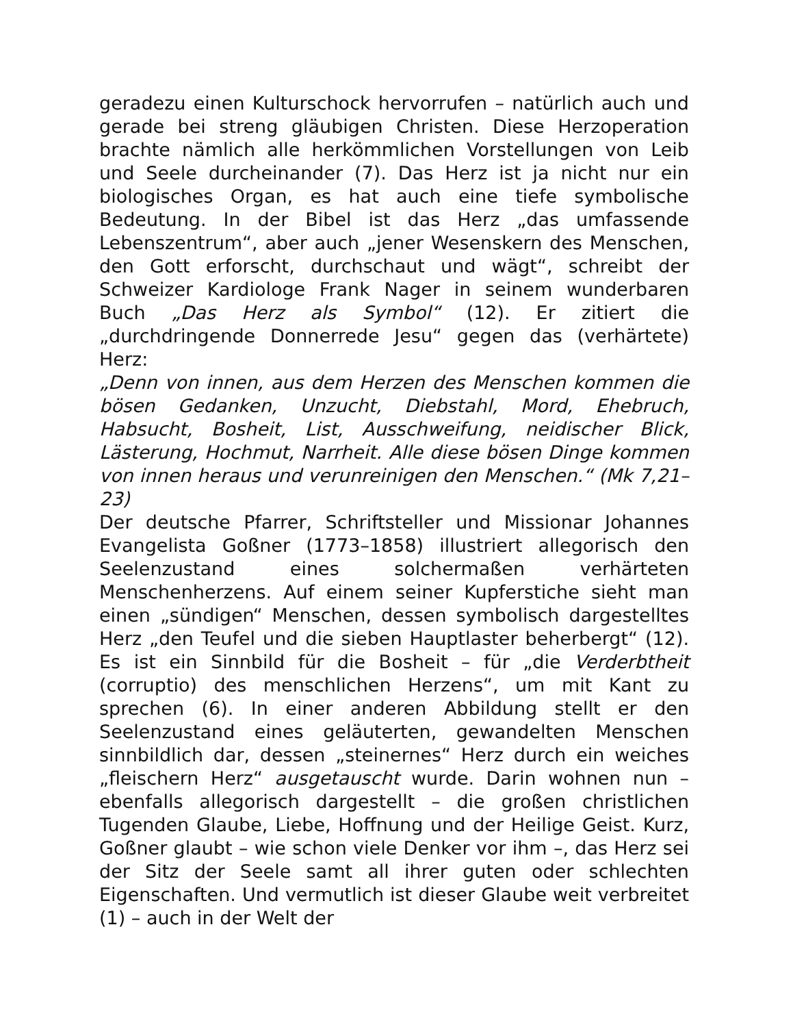geradezu einen Kulturschock hervorrufen – natürlich auch und gerade bei streng gläubigen Christen. Diese Herzoperation brachte nämlich alle herkömmlichen Vorstellungen von Leib und Seele durcheinander (7). Das Herz ist ja nicht nur ein biologisches Organ, es hat auch eine tiefe symbolische Bedeutung. In der Bibel ist das Herz „das umfassende Lebenszentrum“, aber auch „jener Wesenskern des Menschen, den Gott erforscht, durchschaut und wägt“, schreibt der Schweizer Kardiologe Frank Nager in seinem wunderbaren Buch „Das Herz als Symbol“ (12). Er zitiert die „durchdringende Donnerrede Jesu“ gegen das (verhärtete) Herz:
„Denn von innen, aus dem Herzen des Menschen kommen die bösen Gedanken, Unzucht, Diebstahl, Mord, Ehebruch, Habsucht, Bosheit, List, Ausschweifung, neidischer Blick, Lästerung, Hochmut, Narrheit. Alle diese bösen Dinge kommen von innen heraus und verunreinigen den Menschen.“ (Mk 7,21–23)
Der deutsche Pfarrer, Schriftsteller und Missionar Johannes Evangelista Goßner (1773–1858) illustriert allegorisch den Seelenzustand eines solchermaßen verhärteten Menschenherzens. Auf einem seiner Kupferstiche sieht man einen „sündigen“ Menschen, dessen symbolisch dargestelltes Herz „den Teufel und die sieben Hauptlaster beherbergt“ (12). Es ist ein Sinnbild für die Bosheit – für „die Verderbtheit (corruptio) des menschlichen Herzens“, um mit Kant zu sprechen (6). In einer anderen Abbildung stellt er den Seelenzustand eines geläuterten, gewandelten Menschen sinnbildlich dar, dessen „steinernes“ Herz durch ein weiches „fleischern Herz“ ausgetauscht wurde. Darin wohnen nun – ebenfalls allegorisch dargestellt – die großen christlichen Tugenden Glaube, Liebe, Hoffnung und der Heilige Geist. Kurz, Goßner glaubt – wie schon viele Denker vor ihm –, das Herz sei der Sitz der Seele samt all ihrer guten oder schlechten Eigenschaften. Und vermutlich ist dieser Glaube weit verbreitet (1) – auch in der Welt der